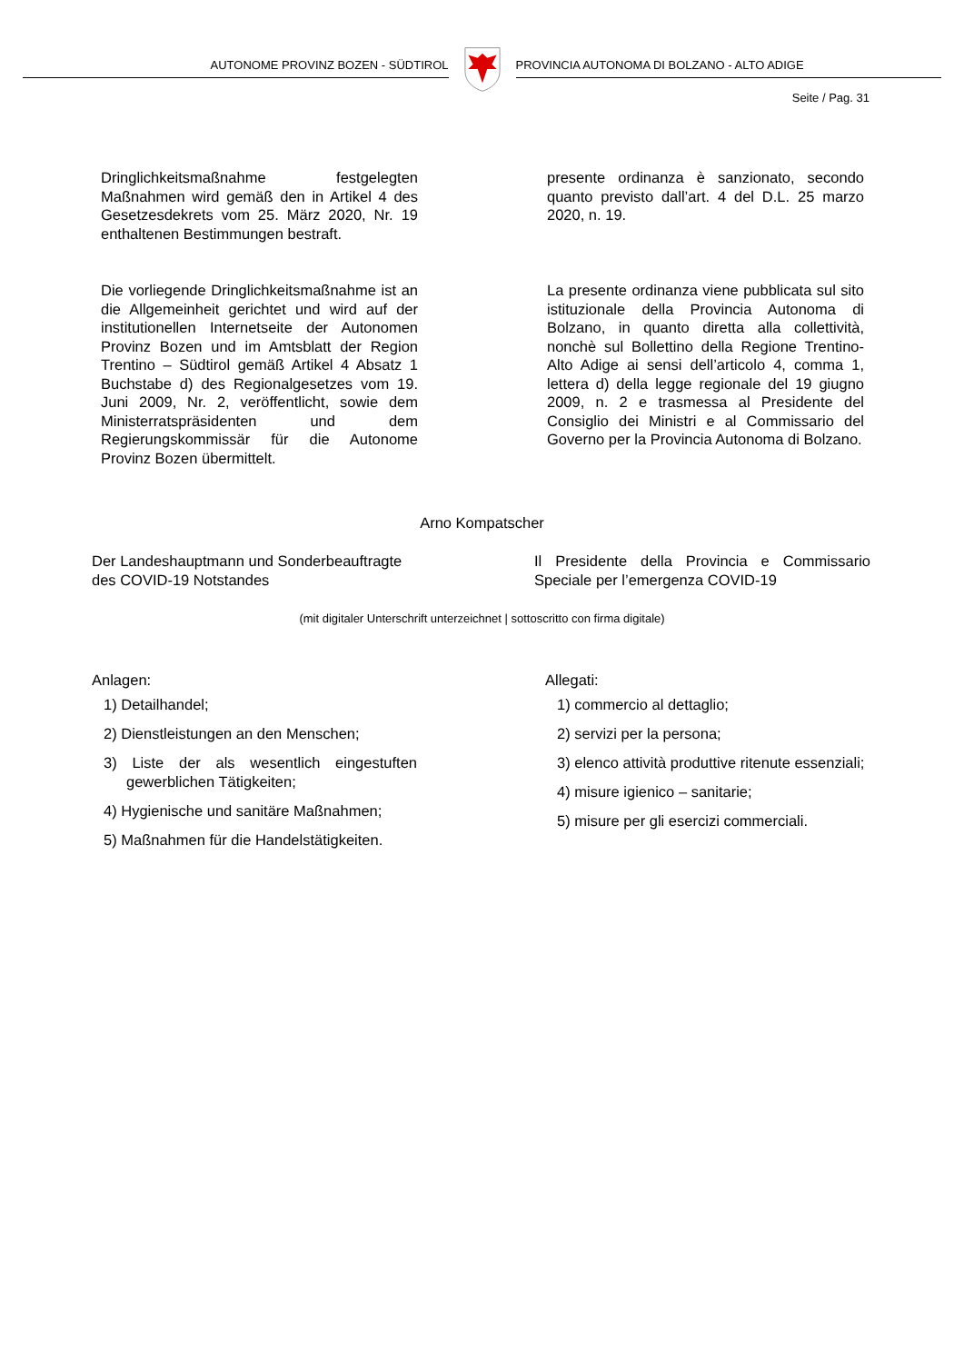AUTONOME PROVINZ BOZEN - SÜDTIROL
PROVINCIA AUTONOMA DI BOLZANO - ALTO ADIGE
Seite / Pag. 31
Dringlichkeitsmaßnahme festgelegten Maßnahmen wird gemäß den in Artikel 4 des Gesetzesdekrets vom 25. März 2020, Nr. 19 enthaltenen Bestimmungen bestraft.
presente ordinanza è sanzionato, secondo quanto previsto dall’art. 4 del D.L. 25 marzo 2020, n. 19.
Die vorliegende Dringlichkeitsmaßnahme ist an die Allgemeinheit gerichtet und wird auf der institutionellen Internetseite der Autonomen Provinz Bozen und im Amtsblatt der Region Trentino – Südtirol gemäß Artikel 4 Absatz 1 Buchstabe d) des Regionalgesetzes vom 19. Juni 2009, Nr. 2, veröffentlicht, sowie dem Ministerratspräsidenten und dem Regierungskommissär für die Autonome Provinz Bozen übermittelt.
La presente ordinanza viene pubblicata sul sito istituzionale della Provincia Autonoma di Bolzano, in quanto diretta alla collettività, nonchè sul Bollettino della Regione Trentino-Alto Adige ai sensi dell’articolo 4, comma 1, lettera d) della legge regionale del 19 giugno 2009, n. 2 e trasmessa al Presidente del Consiglio dei Ministri e al Commissario del Governo per la Provincia Autonoma di Bolzano.
Arno Kompatscher
Der Landeshauptmann und Sonderbeauftragte des COVID-19 Notstandes
Il Presidente della Provincia e Commissario Speciale per l’emergenza COVID-19
(mit digitaler Unterschrift unterzeichnet | sottoscritto con firma digitale)
Anlagen:
1) Detailhandel;
2) Dienstleistungen an den Menschen;
3) Liste der als wesentlich eingestuften gewerblichen Tätigkeiten;
4) Hygienische und sanitäre Maßnahmen;
5) Maßnahmen für die Handelstätigkeiten.
Allegati:
1) commercio al dettaglio;
2) servizi per la persona;
3) elenco attività produttive ritenute essenziali;
4) misure igienico – sanitarie;
5) misure per gli esercizi commerciali.